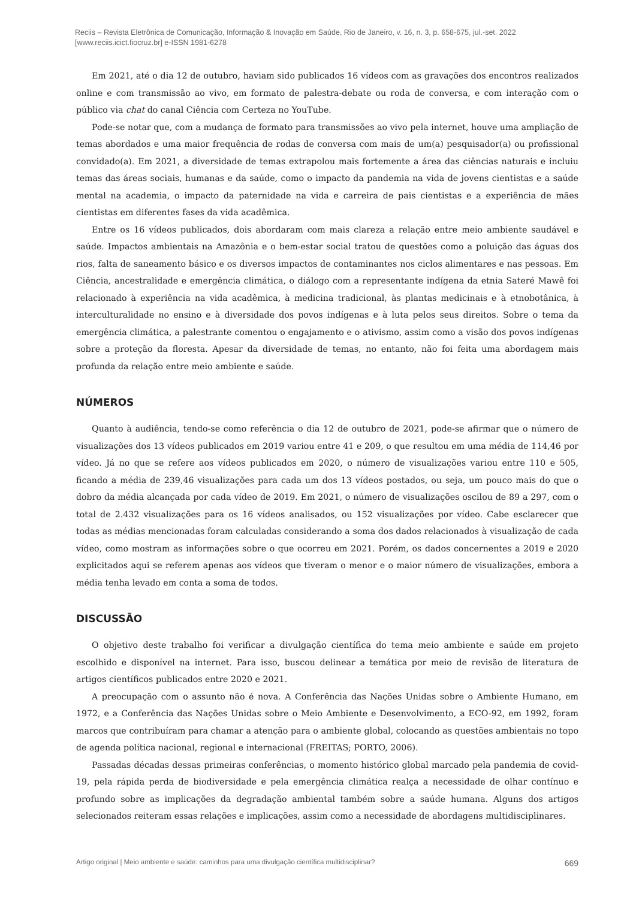Reciis – Revista Eletrônica de Comunicação, Informação & Inovação em Saúde, Rio de Janeiro, v. 16, n. 3, p. 658-675, jul.-set. 2022
[www.reciis.icict.fiocruz.br] e-ISSN 1981-6278
Em 2021, até o dia 12 de outubro, haviam sido publicados 16 vídeos com as gravações dos encontros realizados online e com transmissão ao vivo, em formato de palestra-debate ou roda de conversa, e com interação com o público via chat do canal Ciência com Certeza no YouTube.
Pode-se notar que, com a mudança de formato para transmissões ao vivo pela internet, houve uma ampliação de temas abordados e uma maior frequência de rodas de conversa com mais de um(a) pesquisador(a) ou profissional convidado(a). Em 2021, a diversidade de temas extrapolou mais fortemente a área das ciências naturais e incluiu temas das áreas sociais, humanas e da saúde, como o impacto da pandemia na vida de jovens cientistas e a saúde mental na academia, o impacto da paternidade na vida e carreira de pais cientistas e a experiência de mães cientistas em diferentes fases da vida acadêmica.
Entre os 16 vídeos publicados, dois abordaram com mais clareza a relação entre meio ambiente saudável e saúde. Impactos ambientais na Amazônia e o bem-estar social tratou de questões como a poluição das águas dos rios, falta de saneamento básico e os diversos impactos de contaminantes nos ciclos alimentares e nas pessoas. Em Ciência, ancestralidade e emergência climática, o diálogo com a representante indígena da etnia Sateré Mawê foi relacionado à experiência na vida acadêmica, à medicina tradicional, às plantas medicinais e à etnobotânica, à interculturalidade no ensino e à diversidade dos povos indígenas e à luta pelos seus direitos. Sobre o tema da emergência climática, a palestrante comentou o engajamento e o ativismo, assim como a visão dos povos indígenas sobre a proteção da floresta. Apesar da diversidade de temas, no entanto, não foi feita uma abordagem mais profunda da relação entre meio ambiente e saúde.
NÚMEROS
Quanto à audiência, tendo-se como referência o dia 12 de outubro de 2021, pode-se afirmar que o número de visualizações dos 13 vídeos publicados em 2019 variou entre 41 e 209, o que resultou em uma média de 114,46 por vídeo. Já no que se refere aos vídeos publicados em 2020, o número de visualizações variou entre 110 e 505, ficando a média de 239,46 visualizações para cada um dos 13 vídeos postados, ou seja, um pouco mais do que o dobro da média alcançada por cada vídeo de 2019. Em 2021, o número de visualizações oscilou de 89 a 297, com o total de 2.432 visualizações para os 16 vídeos analisados, ou 152 visualizações por vídeo. Cabe esclarecer que todas as médias mencionadas foram calculadas considerando a soma dos dados relacionados à visualização de cada vídeo, como mostram as informações sobre o que ocorreu em 2021. Porém, os dados concernentes a 2019 e 2020 explicitados aqui se referem apenas aos vídeos que tiveram o menor e o maior número de visualizações, embora a média tenha levado em conta a soma de todos.
DISCUSSÃO
O objetivo deste trabalho foi verificar a divulgação científica do tema meio ambiente e saúde em projeto escolhido e disponível na internet. Para isso, buscou delinear a temática por meio de revisão de literatura de artigos científicos publicados entre 2020 e 2021.
A preocupação com o assunto não é nova. A Conferência das Nações Unidas sobre o Ambiente Humano, em 1972, e a Conferência das Nações Unidas sobre o Meio Ambiente e Desenvolvimento, a ECO-92, em 1992, foram marcos que contribuíram para chamar a atenção para o ambiente global, colocando as questões ambientais no topo de agenda política nacional, regional e internacional (FREITAS; PORTO, 2006).
Passadas décadas dessas primeiras conferências, o momento histórico global marcado pela pandemia de covid-19, pela rápida perda de biodiversidade e pela emergência climática realça a necessidade de olhar contínuo e profundo sobre as implicações da degradação ambiental também sobre a saúde humana. Alguns dos artigos selecionados reiteram essas relações e implicações, assim como a necessidade de abordagens multidisciplinares.
Artigo original | Meio ambiente e saúde: caminhos para uma divulgação científica multidisciplinar? 669